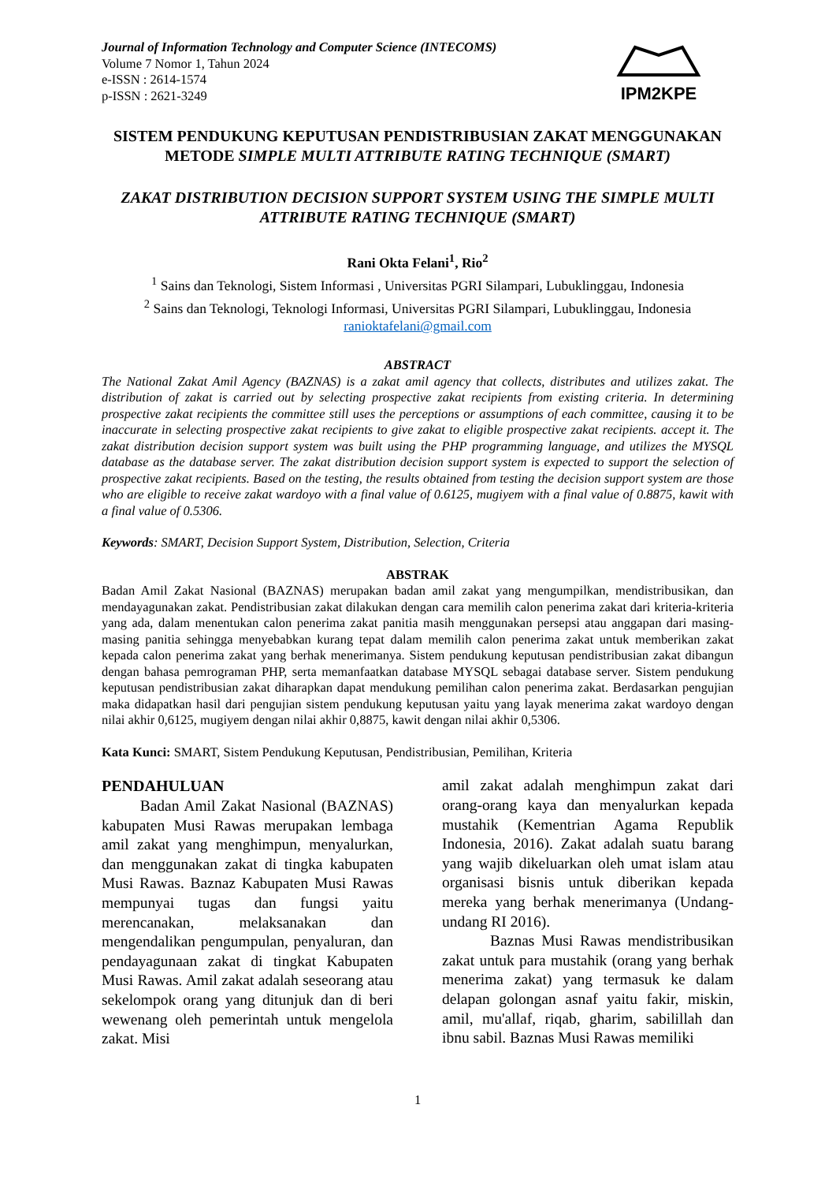Journal of Information Technology and Computer Science (INTECOMS)
Volume 7 Nomor 1, Tahun 2024
e-ISSN : 2614-1574
p-ISSN : 2621-3249
IPM2KPE
SISTEM PENDUKUNG KEPUTUSAN PENDISTRIBUSIAN ZAKAT MENGGUNAKAN METODE SIMPLE MULTI ATTRIBUTE RATING TECHNIQUE (SMART)
ZAKAT DISTRIBUTION DECISION SUPPORT SYSTEM USING THE SIMPLE MULTI ATTRIBUTE RATING TECHNIQUE (SMART)
Rani Okta Felani<sup>1</sup>, Rio<sup>2</sup>
<sup>1</sup> Sains dan Teknologi, Sistem Informasi , Universitas PGRI Silampari, Lubuklinggau, Indonesia
<sup>2</sup> Sains dan Teknologi, Teknologi Informasi, Universitas PGRI Silampari, Lubuklinggau, Indonesia
ranioktafelani@gmail.com
ABSTRACT
The National Zakat Amil Agency (BAZNAS) is a zakat amil agency that collects, distributes and utilizes zakat. The distribution of zakat is carried out by selecting prospective zakat recipients from existing criteria. In determining prospective zakat recipients the committee still uses the perceptions or assumptions of each committee, causing it to be inaccurate in selecting prospective zakat recipients to give zakat to eligible prospective zakat recipients. accept it. The zakat distribution decision support system was built using the PHP programming language, and utilizes the MYSQL database as the database server. The zakat distribution decision support system is expected to support the selection of prospective zakat recipients. Based on the testing, the results obtained from testing the decision support system are those who are eligible to receive zakat wardoyo with a final value of 0.6125, mugiyem with a final value of 0.8875, kawit with a final value of 0.5306.
Keywords: SMART, Decision Support System, Distribution, Selection, Criteria
ABSTRAK
Badan Amil Zakat Nasional (BAZNAS) merupakan badan amil zakat yang mengumpilkan, mendistribusikan, dan mendayagunakan zakat. Pendistribusian zakat dilakukan dengan cara memilih calon penerima zakat dari kriteria-kriteria yang ada, dalam menentukan calon penerima zakat panitia masih menggunakan persepsi atau anggapan dari masing-masing panitia sehingga menyebabkan kurang tepat dalam memilih calon penerima zakat untuk memberikan zakat kepada calon penerima zakat yang berhak menerimanya. Sistem pendukung keputusan pendistribusian zakat dibangun dengan bahasa pemrograman PHP, serta memanfaatkan database MYSQL sebagai database server. Sistem pendukung keputusan pendistribusian zakat diharapkan dapat mendukung pemilihan calon penerima zakat. Berdasarkan pengujian maka didapatkan hasil dari pengujian sistem pendukung keputusan yaitu yang layak menerima zakat wardoyo dengan nilai akhir 0,6125, mugiyem dengan nilai akhir 0,8875, kawit dengan nilai akhir 0,5306.
Kata Kunci: SMART, Sistem Pendukung Keputusan, Pendistribusian, Pemilihan, Kriteria
PENDAHULUAN
Badan Amil Zakat Nasional (BAZNAS) kabupaten Musi Rawas merupakan lembaga amil zakat yang menghimpun, menyalurkan, dan menggunakan zakat di tingka kabupaten Musi Rawas. Baznaz Kabupaten Musi Rawas mempunyai tugas dan fungsi yaitu merencanakan, melaksanakan dan mengendalikan pengumpulan, penyaluran, dan pendayagunaan zakat di tingkat Kabupaten Musi Rawas. Amil zakat adalah seseorang atau sekelompok orang yang ditunjuk dan di beri wewenang oleh pemerintah untuk mengelola zakat. Misi
amil zakat adalah menghimpun zakat dari orang-orang kaya dan menyalurkan kepada mustahik (Kementrian Agama Republik Indonesia, 2016). Zakat adalah suatu barang yang wajib dikeluarkan oleh umat islam atau organisasi bisnis untuk diberikan kepada mereka yang berhak menerimanya (Undang-undang RI 2016).
Baznas Musi Rawas mendistribusikan zakat untuk para mustahik (orang yang berhak menerima zakat) yang termasuk ke dalam delapan golongan asnaf yaitu fakir, miskin, amil, mu'allaf, riqab, gharim, sabilillah dan ibnu sabil. Baznas Musi Rawas memiliki
1